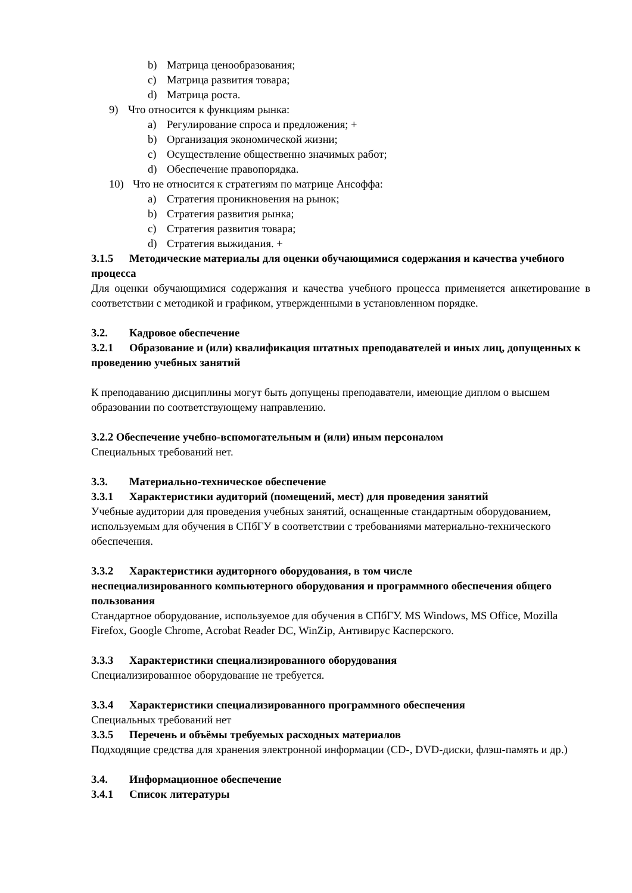b) Матрица ценообразования;
c) Матрица развития товара;
d) Матрица роста.
9) Что относится к функциям рынка:
a) Регулирование спроса и предложения; +
b) Организация экономической жизни;
c) Осуществление общественно значимых работ;
d) Обеспечение правопорядка.
10) Что не относится к стратегиям по матрице Ансоффа:
a) Стратегия проникновения на рынок;
b) Стратегия развития рынка;
c) Стратегия развития товара;
d) Стратегия выжидания. +
3.1.5 Методические материалы для оценки обучающимися содержания и качества учебного процесса
Для оценки обучающимися содержания и качества учебного процесса применяется анкетирование в соответствии с методикой и графиком, утвержденными в установленном порядке.
3.2. Кадровое обеспечение
3.2.1 Образование и (или) квалификация штатных преподавателей и иных лиц, допущенных к проведению учебных занятий
К преподаванию дисциплины могут быть допущены преподаватели, имеющие диплом о высшем образовании по соответствующему направлению.
3.2.2 Обеспечение учебно-вспомогательным и (или) иным персоналом
Специальных требований нет.
3.3. Материально-техническое обеспечение
3.3.1 Характеристики аудиторий (помещений, мест) для проведения занятий
Учебные аудитории для проведения учебных занятий, оснащенные стандартным оборудованием, используемым для обучения в СПбГУ в соответствии с требованиями материально-технического обеспечения.
3.3.2 Характеристики аудиторного оборудования, в том числе
неспециализированного компьютерного оборудования и программного обеспечения общего пользования
Стандартное оборудование, используемое для обучения в СПбГУ. MS Windows, MS Office, Mozilla Firefox, Google Chrome, Acrobat Reader DC, WinZip, Антивирус Касперского.
3.3.3 Характеристики специализированного оборудования
Специализированное оборудование не требуется.
3.3.4 Характеристики специализированного программного обеспечения
Специальных требований нет
3.3.5 Перечень и объёмы требуемых расходных материалов
Подходящие средства для хранения электронной информации (CD-, DVD-диски, флэш-память и др.)
3.4. Информационное обеспечение
3.4.1 Список литературы